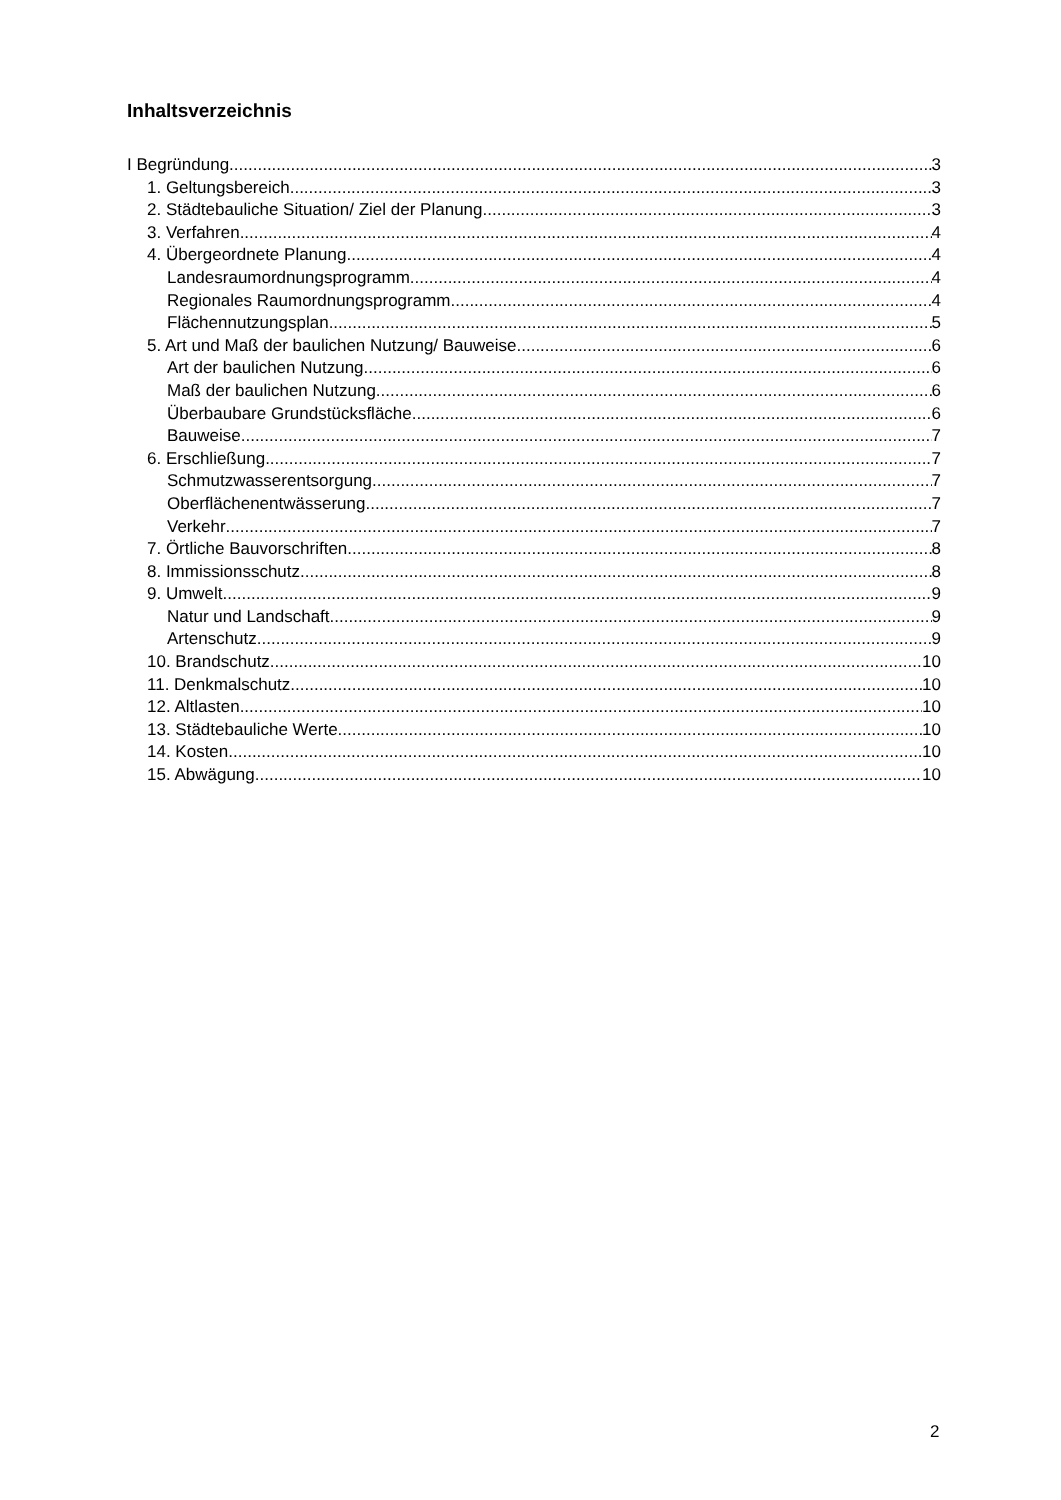Inhaltsverzeichnis
I Begründung 3
1. Geltungsbereich 3
2. Städtebauliche Situation/ Ziel der Planung 3
3. Verfahren 4
4. Übergeordnete Planung 4
Landesraumordnungsprogramm 4
Regionales Raumordnungsprogramm 4
Flächennutzungsplan 5
5. Art und Maß der baulichen Nutzung/ Bauweise 6
Art der baulichen Nutzung 6
Maß der baulichen Nutzung 6
Überbaubare Grundstücksfläche 6
Bauweise 7
6. Erschließung 7
Schmutzwasserentsorgung 7
Oberflächenentwässerung 7
Verkehr 7
7. Örtliche Bauvorschriften 8
8. Immissionsschutz 8
9. Umwelt 9
Natur und Landschaft 9
Artenschutz 9
10. Brandschutz 10
11. Denkmalschutz 10
12. Altlasten 10
13. Städtebauliche Werte 10
14. Kosten 10
15. Abwägung 10
2